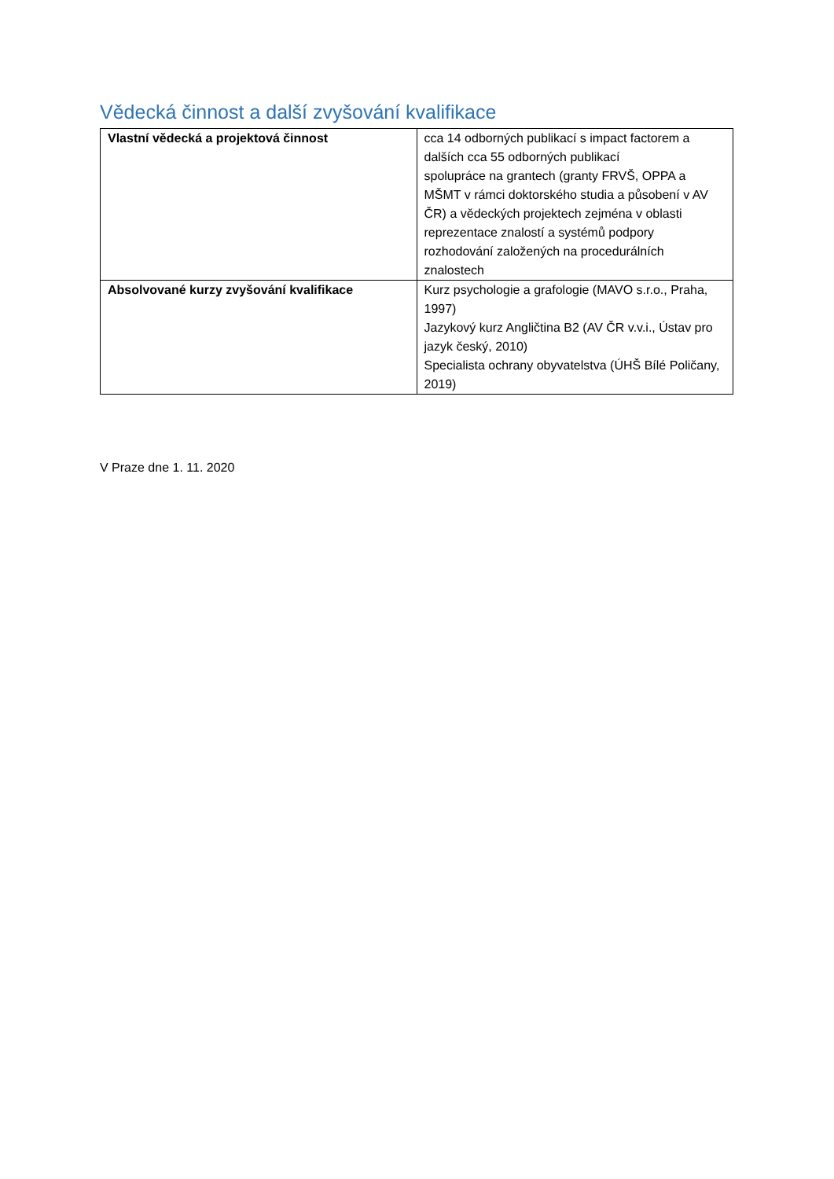Vědecká činnost a další zvyšování kvalifikace
| Vlastní vědecká a projektová činnost | cca 14 odborných publikací s impact factorem a dalších cca 55 odborných publikací spolupráce na grantech (granty FRVŠ, OPPA a MŠMT v rámci doktorského studia a působení v AV ČR) a vědeckých projektech zejména v oblasti reprezentace znalostí a systémů podpory rozhodování založených na procedurálních znalostech |
| Absolvované kurzy zvyšování kvalifikace | Kurz psychologie a grafologie (MAVO s.r.o., Praha, 1997) Jazykový kurz Angličtina B2 (AV ČR v.v.i., Ústav pro jazyk český, 2010) Specialista ochrany obyvatelstva (ÚHŠ Bílé Poličany, 2019) |
V Praze dne 1. 11. 2020